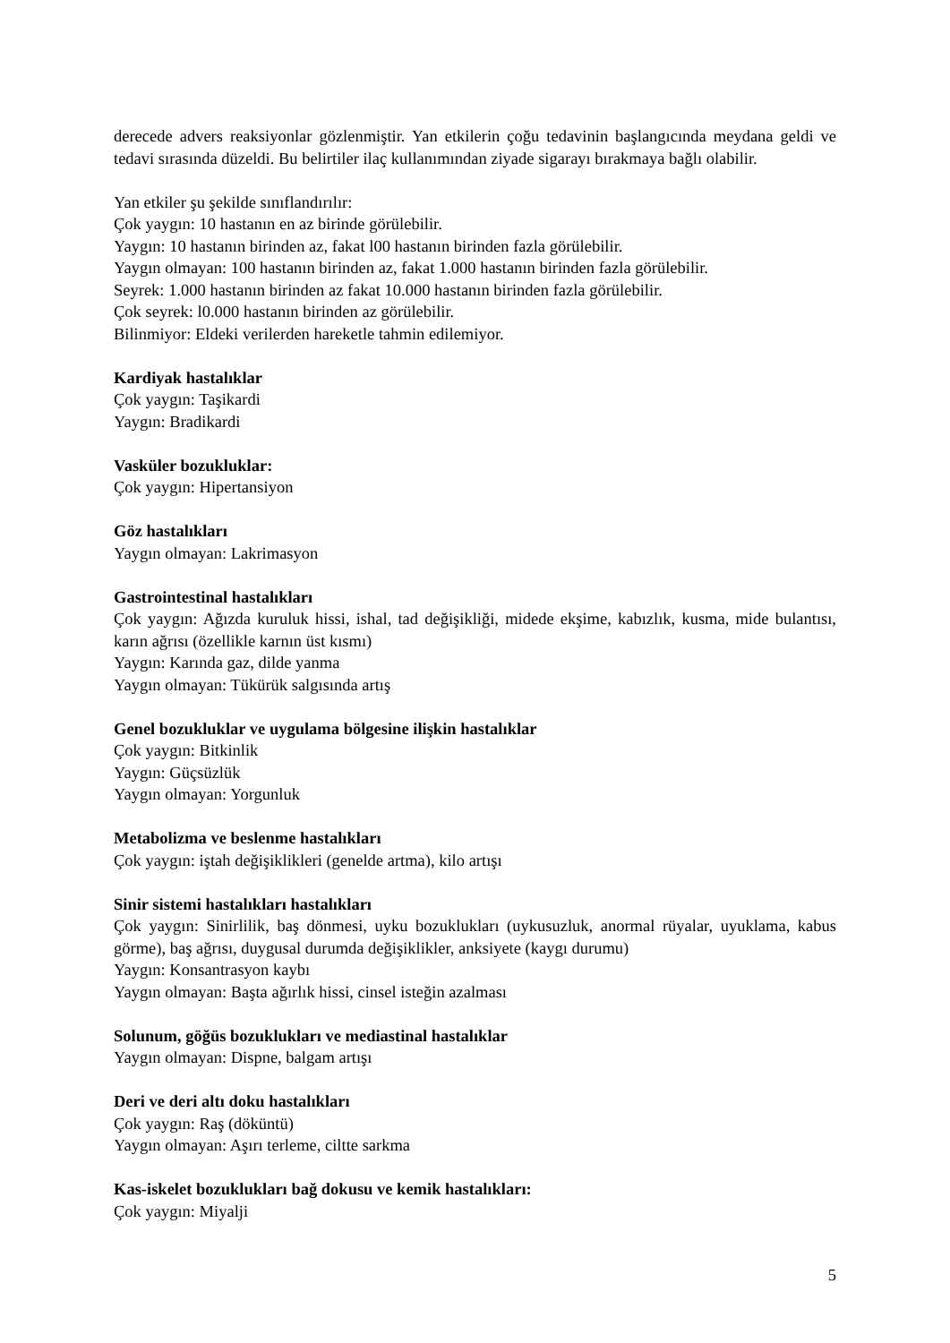derecede advers reaksiyonlar gözlenmiştir. Yan etkilerin çoğu tedavinin başlangıcında meydana geldi ve tedavi sırasında düzeldi. Bu belirtiler ilaç kullanımından ziyade sigarayı bırakmaya bağlı olabilir.
Yan etkiler şu şekilde sınıflandırılır:
Çok yaygın: 10 hastanın en az birinde görülebilir.
Yaygın: 10 hastanın birinden az, fakat l00 hastanın birinden fazla görülebilir.
Yaygın olmayan: 100 hastanın birinden az, fakat 1.000 hastanın birinden fazla görülebilir.
Seyrek: 1.000 hastanın birinden az fakat 10.000 hastanın birinden fazla görülebilir.
Çok seyrek: l0.000 hastanın birinden az görülebilir.
Bilinmiyor: Eldeki verilerden hareketle tahmin edilemiyor.
Kardiyak hastalıklar
Çok yaygın: Taşikardi
Yaygın: Bradikardi
Vasküler bozukluklar:
Çok yaygın: Hipertansiyon
Göz hastalıkları
Yaygın olmayan: Lakrimasyon
Gastrointestinal hastalıkları
Çok yaygın: Ağızda kuruluk hissi, ishal, tad değişikliği, midede ekşime, kabızlık, kusma, mide bulantısı, karın ağrısı (özellikle karnın üst kısmı)
Yaygın: Karında gaz, dilde yanma
Yaygın olmayan: Tükürük salgısında artış
Genel bozukluklar ve uygulama bölgesine ilişkin hastalıklar
Çok yaygın: Bitkinlik
Yaygın: Güçsüzlük
Yaygın olmayan: Yorgunluk
Metabolizma ve beslenme hastalıkları
Çok yaygın: iştah değişiklikleri (genelde artma), kilo artışı
Sinir sistemi hastalıkları hastalıkları
Çok yaygın: Sinirlilik, baş dönmesi, uyku bozuklukları (uykusuzluk, anormal rüyalar, uyuklama, kabus görme), baş ağrısı, duygusal durumda değişiklikler, anksiyete (kaygı durumu)
Yaygın: Konsantrasyon kaybı
Yaygın olmayan: Başta ağırlık hissi, cinsel isteğin azalması
Solunum, göğüs bozuklukları ve mediastinal hastalıklar
Yaygın olmayan: Dispne, balgam artışı
Deri ve deri altı doku hastalıkları
Çok yaygın: Raş (döküntü)
Yaygın olmayan: Aşırı terleme, ciltte sarkma
Kas-iskelet bozuklukları bağ dokusu ve kemik hastalıkları:
Çok yaygın: Miyalji
5